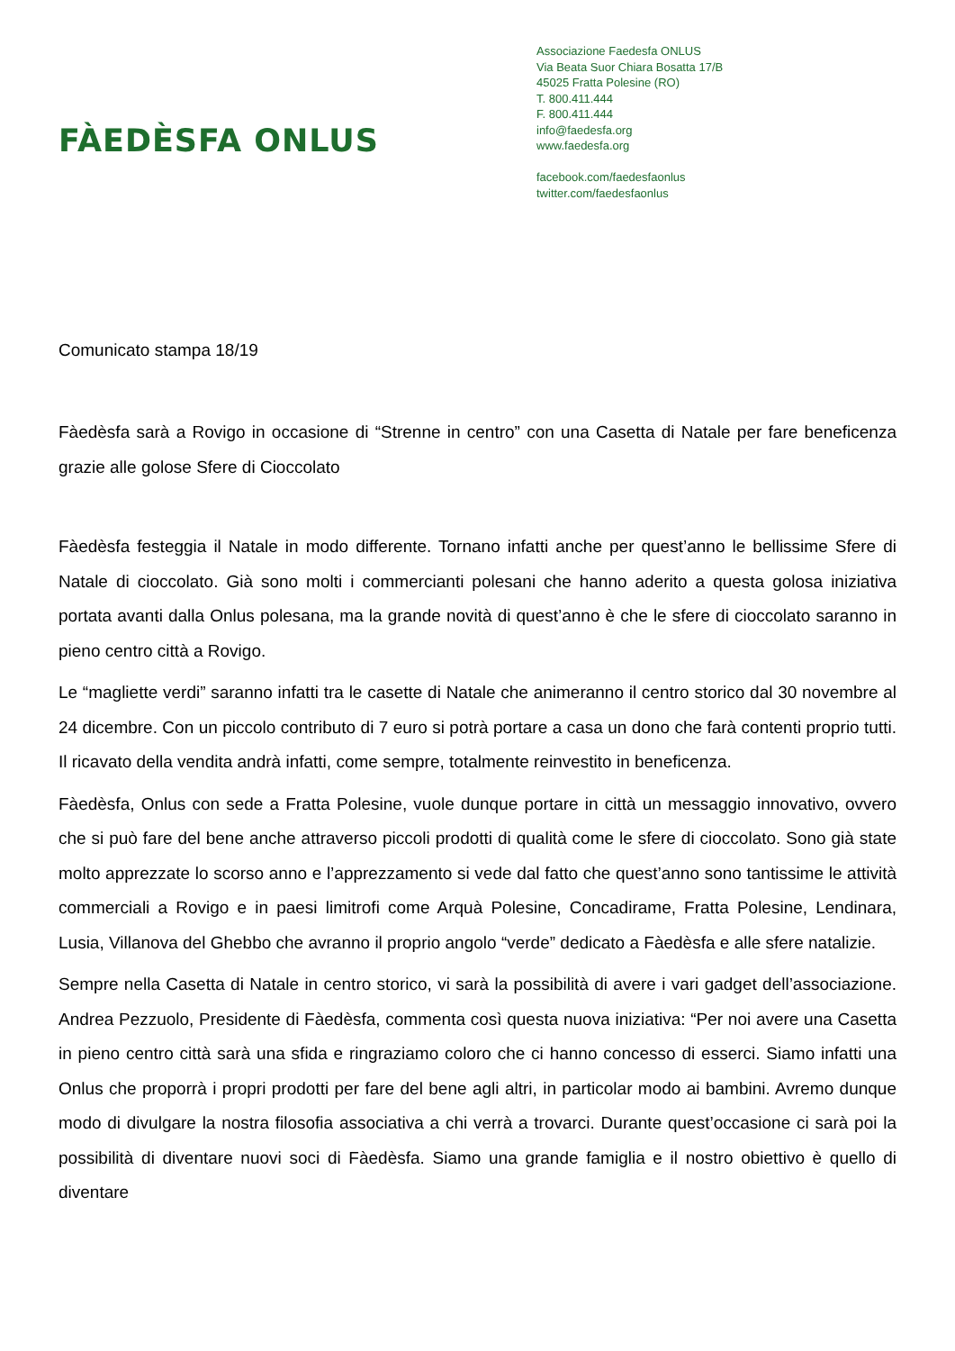FÀEDÈSFA ONLUS
Associazione Faedesfa ONLUS
Via Beata Suor Chiara Bosatta 17/B
45025 Fratta Polesine (RO)
T. 800.411.444
F. 800.411.444
info@faedesfa.org
www.faedesfa.org
facebook.com/faedesfaonlus
twitter.com/faedesfaonlus
Comunicato stampa 18/19
Fàedèsfa sarà a Rovigo in occasione di “Strenne in centro” con una Casetta di Natale per fare beneficenza grazie alle golose Sfere di Cioccolato
Fàedèsfa festeggia il Natale in modo differente. Tornano infatti anche per quest’anno le bellissime Sfere di Natale di cioccolato. Già sono molti i commercianti polesani che hanno aderito a questa golosa iniziativa portata avanti dalla Onlus polesana, ma la grande novità di quest’anno è che le sfere di cioccolato saranno in pieno centro città a Rovigo.
Le “magliette verdi” saranno infatti tra le casette di Natale che animeranno il centro storico dal 30 novembre al 24 dicembre. Con un piccolo contributo di 7 euro si potrà portare a casa un dono che farà contenti proprio tutti. Il ricavato della vendita andrà infatti, come sempre, totalmente reinvestito in beneficenza.
Fàedèsfa, Onlus con sede a Fratta Polesine, vuole dunque portare in città un messaggio innovativo, ovvero che si può fare del bene anche attraverso piccoli prodotti di qualità come le sfere di cioccolato. Sono già state molto apprezzate lo scorso anno e l’apprezzamento si vede dal fatto che quest’anno sono tantissime le attività commerciali a Rovigo e in paesi limitrofi come Arquà Polesine, Concadirame, Fratta Polesine, Lendinara, Lusia, Villanova del Ghebbo che avranno il proprio angolo “verde” dedicato a Fàedèsfa e alle sfere natalizie.
Sempre nella Casetta di Natale in centro storico, vi sarà la possibilità di avere i vari gadget dell’associazione. Andrea Pezzuolo, Presidente di Fàedèsfa, commenta così questa nuova iniziativa: “Per noi avere una Casetta in pieno centro città sarà una sfida e ringraziamo coloro che ci hanno concesso di esserci. Siamo infatti una Onlus che proporrà i propri prodotti per fare del bene agli altri, in particolar modo ai bambini. Avremo dunque modo di divulgare la nostra filosofia associativa a chi verrà a trovarci. Durante quest’occasione ci sarà poi la possibilità di diventare nuovi soci di Fàedèsfa. Siamo una grande famiglia e il nostro obiettivo è quello di diventare